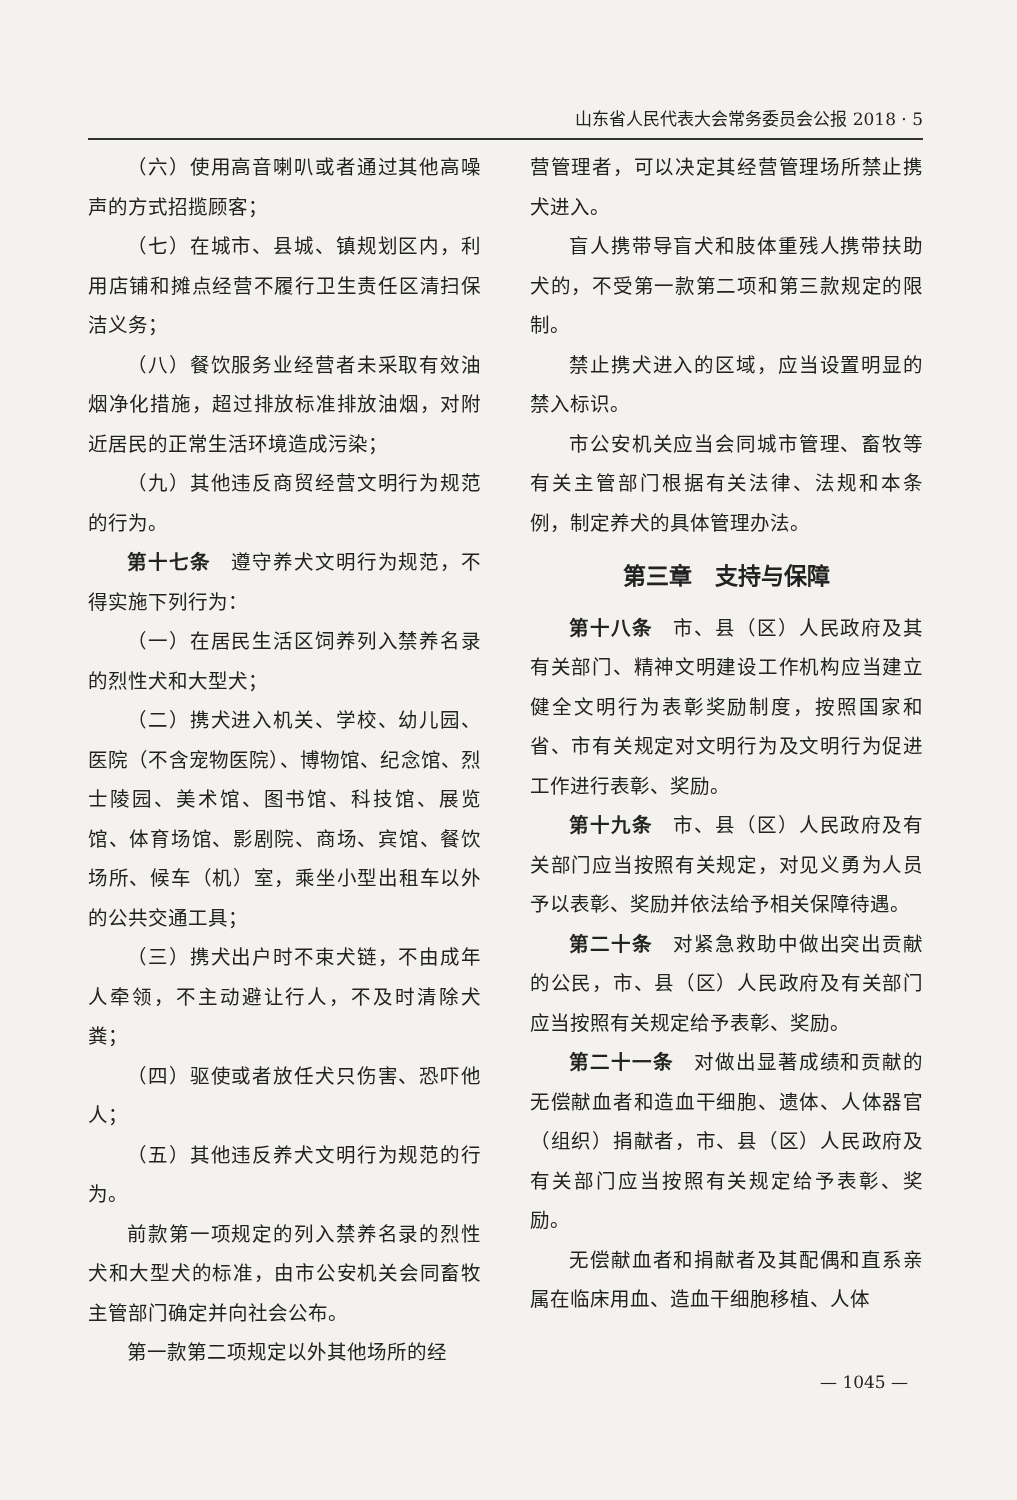山东省人民代表大会常务委员会公报 2018 · 5
（六）使用高音喇叭或者通过其他高噪声的方式招揽顾客；
（七）在城市、县城、镇规划区内，利用店铺和摊点经营不履行卫生责任区清扫保洁义务；
（八）餐饮服务业经营者未采取有效油烟净化措施，超过排放标准排放油烟，对附近居民的正常生活环境造成污染；
（九）其他违反商贸经营文明行为规范的行为。
第十七条　遵守养犬文明行为规范，不得实施下列行为：
（一）在居民生活区饲养列入禁养名录的烈性犬和大型犬；
（二）携犬进入机关、学校、幼儿园、医院（不含宠物医院）、博物馆、纪念馆、烈士陵园、美术馆、图书馆、科技馆、展览馆、体育场馆、影剧院、商场、宾馆、餐饮场所、候车（机）室，乘坐小型出租车以外的公共交通工具；
（三）携犬出户时不束犬链，不由成年人牵领，不主动避让行人，不及时清除犬粪；
（四）驱使或者放任犬只伤害、恐吓他人；
（五）其他违反养犬文明行为规范的行为。
前款第一项规定的列入禁养名录的烈性犬和大型犬的标准，由市公安机关会同畜牧主管部门确定并向社会公布。
第一款第二项规定以外其他场所的经
营管理者，可以决定其经营管理场所禁止携犬进入。
盲人携带导盲犬和肢体重残人携带扶助犬的，不受第一款第二项和第三款规定的限制。
禁止携犬进入的区域，应当设置明显的禁入标识。
市公安机关应当会同城市管理、畜牧等有关主管部门根据有关法律、法规和本条例，制定养犬的具体管理办法。
第三章　支持与保障
第十八条　市、县（区）人民政府及其有关部门、精神文明建设工作机构应当建立健全文明行为表彰奖励制度，按照国家和省、市有关规定对文明行为及文明行为促进工作进行表彰、奖励。
第十九条　市、县（区）人民政府及有关部门应当按照有关规定，对见义勇为人员予以表彰、奖励并依法给予相关保障待遇。
第二十条　对紧急救助中做出突出贡献的公民，市、县（区）人民政府及有关部门应当按照有关规定给予表彰、奖励。
第二十一条　对做出显著成绩和贡献的无偿献血者和造血干细胞、遗体、人体器官（组织）捐献者，市、县（区）人民政府及有关部门应当按照有关规定给予表彰、奖励。
无偿献血者和捐献者及其配偶和直系亲属在临床用血、造血干细胞移植、人体
— 1045 —